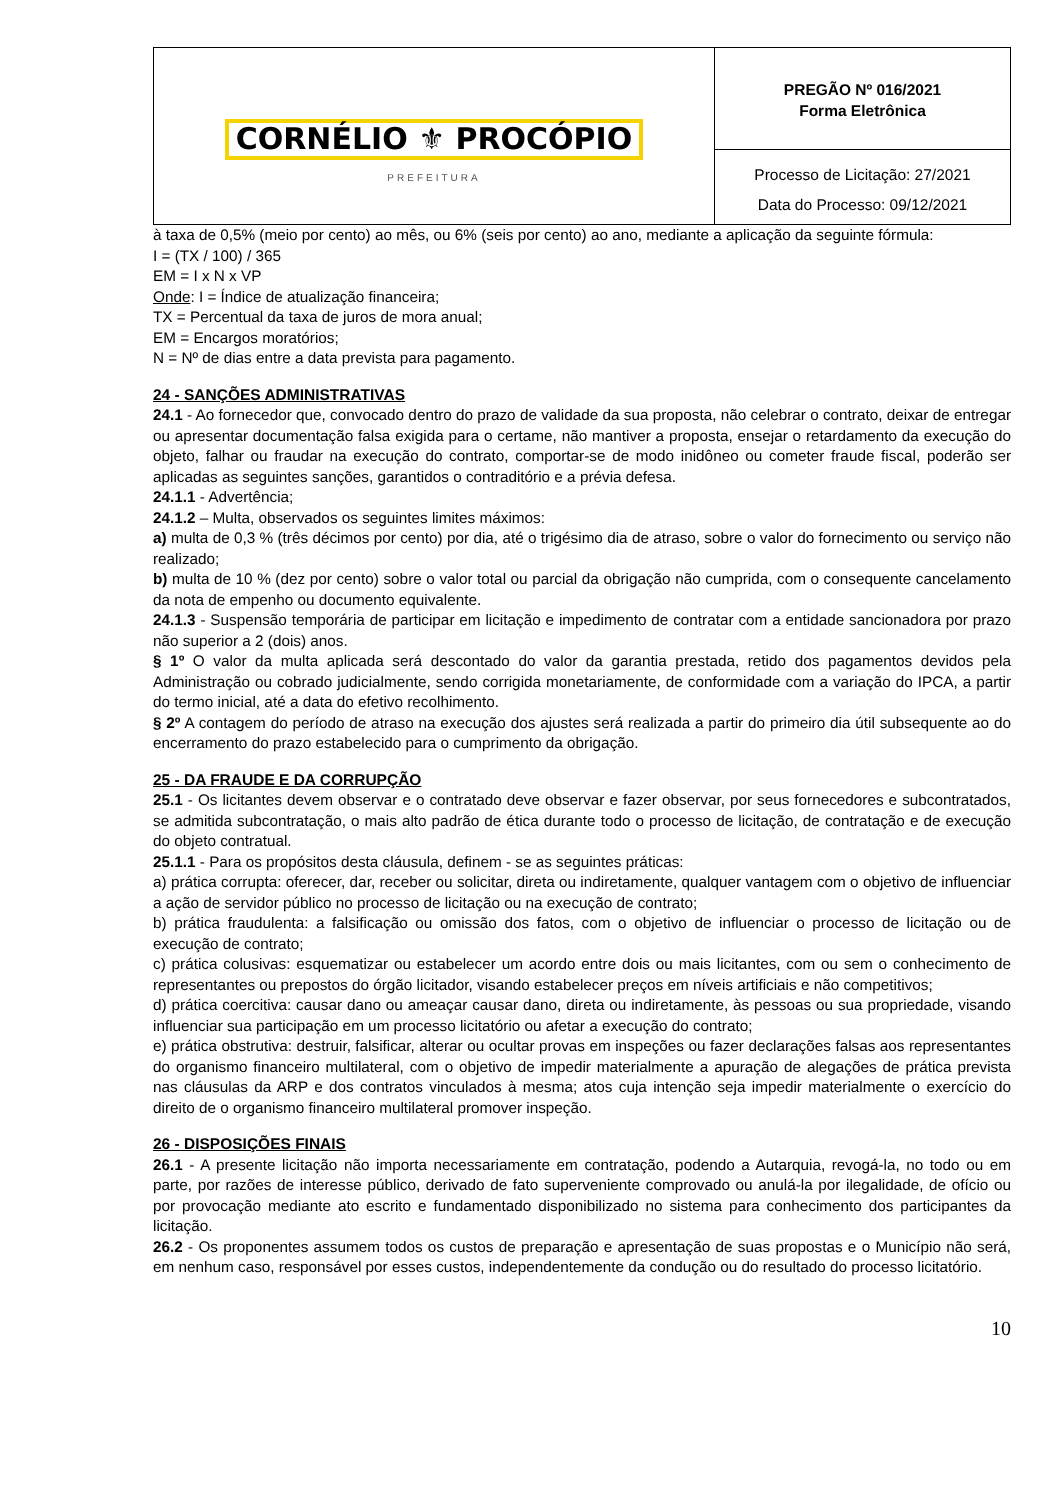| CORNÉLIO ⚜ PROCÓPIO PREFEITURA | PREGÃO Nº 016/2021 Forma Eletrônica |
| | Processo de Licitação: 27/2021 Data do Processo: 09/12/2021 |
à taxa de 0,5% (meio por cento) ao mês, ou 6% (seis por cento) ao ano, mediante a aplicação da seguinte fórmula:
I = (TX / 100) / 365
EM = I x N x VP
Onde: I = Índice de atualização financeira;
TX = Percentual da taxa de juros de mora anual;
EM = Encargos moratórios;
N = Nº de dias entre a data prevista para pagamento.
24 - SANÇÕES ADMINISTRATIVAS
24.1 - Ao fornecedor que, convocado dentro do prazo de validade da sua proposta, não celebrar o contrato, deixar de entregar ou apresentar documentação falsa exigida para o certame, não mantiver a proposta, ensejar o retardamento da execução do objeto, falhar ou fraudar na execução do contrato, comportar-se de modo inidôneo ou cometer fraude fiscal, poderão ser aplicadas as seguintes sanções, garantidos o contraditório e a prévia defesa.
24.1.1 - Advertência;
24.1.2 – Multa, observados os seguintes limites máximos:
a) multa de 0,3 % (três décimos por cento) por dia, até o trigésimo dia de atraso, sobre o valor do fornecimento ou serviço não realizado;
b) multa de 10 % (dez por cento) sobre o valor total ou parcial da obrigação não cumprida, com o consequente cancelamento da nota de empenho ou documento equivalente.
24.1.3 - Suspensão temporária de participar em licitação e impedimento de contratar com a entidade sancionadora por prazo não superior a 2 (dois) anos.
§ 1º O valor da multa aplicada será descontado do valor da garantia prestada, retido dos pagamentos devidos pela Administração ou cobrado judicialmente, sendo corrigida monetariamente, de conformidade com a variação do IPCA, a partir do termo inicial, até a data do efetivo recolhimento.
§ 2º A contagem do período de atraso na execução dos ajustes será realizada a partir do primeiro dia útil subsequente ao do encerramento do prazo estabelecido para o cumprimento da obrigação.
25 - DA FRAUDE E DA CORRUPÇÃO
25.1 - Os licitantes devem observar e o contratado deve observar e fazer observar, por seus fornecedores e subcontratados, se admitida subcontratação, o mais alto padrão de ética durante todo o processo de licitação, de contratação e de execução do objeto contratual.
25.1.1 - Para os propósitos desta cláusula, definem - se as seguintes práticas:
a) prática corrupta: oferecer, dar, receber ou solicitar, direta ou indiretamente, qualquer vantagem com o objetivo de influenciar a ação de servidor público no processo de licitação ou na execução de contrato;
b) prática fraudulenta: a falsificação ou omissão dos fatos, com o objetivo de influenciar o processo de licitação ou de execução de contrato;
c) prática colusivas: esquematizar ou estabelecer um acordo entre dois ou mais licitantes, com ou sem o conhecimento de representantes ou prepostos do órgão licitador, visando estabelecer preços em níveis artificiais e não competitivos;
d) prática coercitiva: causar dano ou ameaçar causar dano, direta ou indiretamente, às pessoas ou sua propriedade, visando influenciar sua participação em um processo licitatório ou afetar a execução do contrato;
e) prática obstrutiva: destruir, falsificar, alterar ou ocultar provas em inspeções ou fazer declarações falsas aos representantes do organismo financeiro multilateral, com o objetivo de impedir materialmente a apuração de alegações de prática prevista nas cláusulas da ARP e dos contratos vinculados à mesma; atos cuja intenção seja impedir materialmente o exercício do direito de o organismo financeiro multilateral promover inspeção.
26 - DISPOSIÇÕES FINAIS
26.1 - A presente licitação não importa necessariamente em contratação, podendo a Autarquia, revogá-la, no todo ou em parte, por razões de interesse público, derivado de fato superveniente comprovado ou anulá-la por ilegalidade, de ofício ou por provocação mediante ato escrito e fundamentado disponibilizado no sistema para conhecimento dos participantes da licitação.
26.2 - Os proponentes assumem todos os custos de preparação e apresentação de suas propostas e o Município não será, em nenhum caso, responsável por esses custos, independentemente da condução ou do resultado do processo licitatório.
10